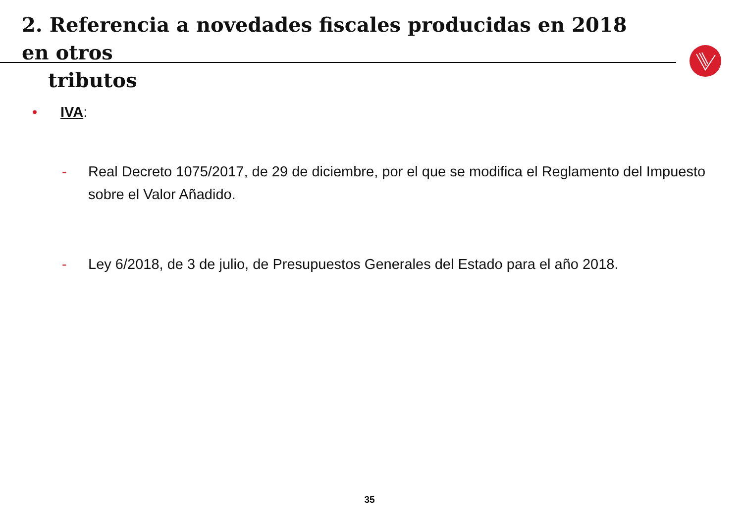2. Referencia a novedades fiscales producidas en 2018 en otros
tributos
• IVA:
- Real Decreto 1075/2017, de 29 de diciembre, por el que se modifica el Reglamento del Impuesto sobre el Valor Añadido.
- Ley 6/2018, de 3 de julio, de Presupuestos Generales del Estado para el año 2018.
35